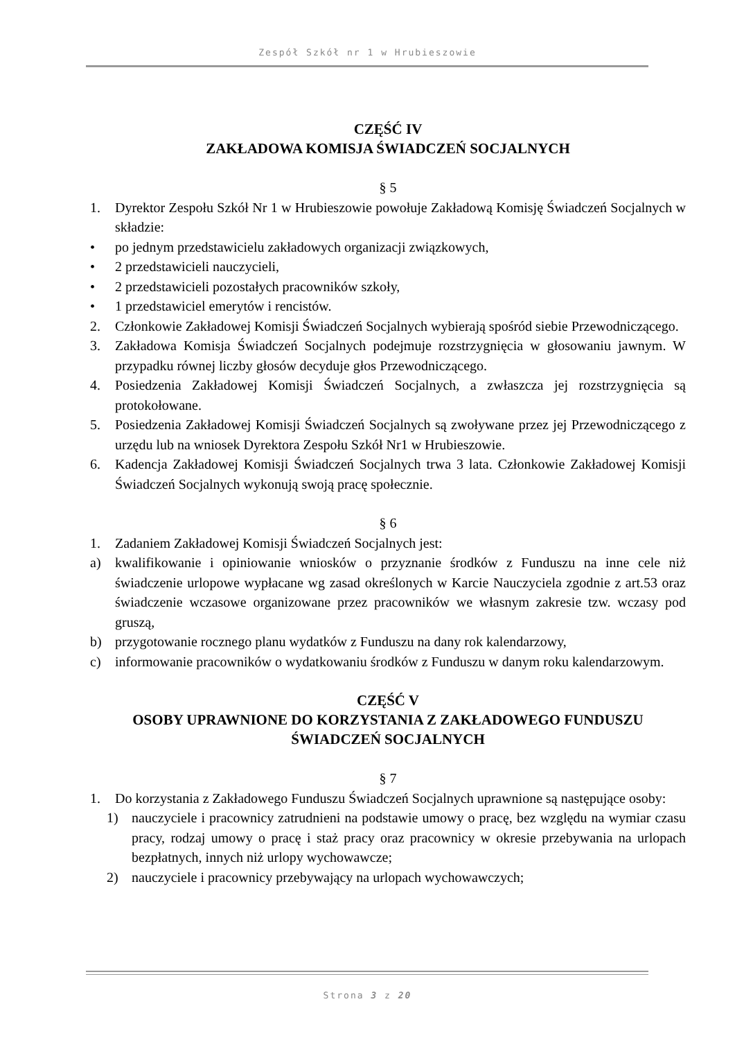Zespół Szkół nr 1 w Hrubieszowie
CZĘŚĆ IV
ZAKŁADOWA KOMISJA ŚWIADCZEŃ SOCJALNYCH
§ 5
1. Dyrektor Zespołu Szkół Nr 1 w Hrubieszowie powołuje Zakładową Komisję Świadczeń Socjalnych w składzie:
• po jednym przedstawicielu zakładowych organizacji związkowych,
• 2 przedstawicieli nauczycieli,
• 2 przedstawicieli pozostałych pracowników szkoły,
• 1 przedstawiciel emerytów i rencistów.
2. Członkowie Zakładowej Komisji Świadczeń Socjalnych wybierają spośród siebie Przewodniczącego.
3. Zakładowa Komisja Świadczeń Socjalnych podejmuje rozstrzygnięcia w głosowaniu jawnym. W przypadku równej liczby głosów decyduje głos Przewodniczącego.
4. Posiedzenia Zakładowej Komisji Świadczeń Socjalnych, a zwłaszcza jej rozstrzygnięcia są protokołowane.
5. Posiedzenia Zakładowej Komisji Świadczeń Socjalnych są zwoływane przez jej Przewodniczącego z urzędu lub na wniosek Dyrektora Zespołu Szkół Nr1 w Hrubieszowie.
6. Kadencja Zakładowej Komisji Świadczeń Socjalnych trwa 3 lata. Członkowie Zakładowej Komisji Świadczeń Socjalnych wykonują swoją pracę społecznie.
§ 6
1. Zadaniem Zakładowej Komisji Świadczeń Socjalnych jest:
a) kwalifikowanie i opiniowanie wniosków o przyznanie środków z Funduszu na inne cele niż świadczenie urlopowe wypłacane wg zasad określonych w Karcie Nauczyciela zgodnie z art.53 oraz świadczenie wczasowe organizowane przez pracowników we własnym zakresie tzw. wczasy pod gruszą,
b) przygotowanie rocznego planu wydatków z Funduszu na dany rok kalendarzowy,
c) informowanie pracowników o wydatkowaniu środków z Funduszu w danym roku kalendarzowym.
CZĘŚĆ V
OSOBY UPRAWNIONE DO KORZYSTANIA Z ZAKŁADOWEGO FUNDUSZU ŚWIADCZEŃ SOCJALNYCH
§ 7
1. Do korzystania z Zakładowego Funduszu Świadczeń Socjalnych uprawnione są następujące osoby:
1) nauczyciele i pracownicy zatrudnieni na podstawie umowy o pracę, bez względu na wymiar czasu pracy, rodzaj umowy o pracę i staż pracy oraz pracownicy w okresie przebywania na urlopach bezpłatnych, innych niż urlopy wychowawcze;
2) nauczyciele i pracownicy przebywający na urlopach wychowawczych;
Strona 3 z 20